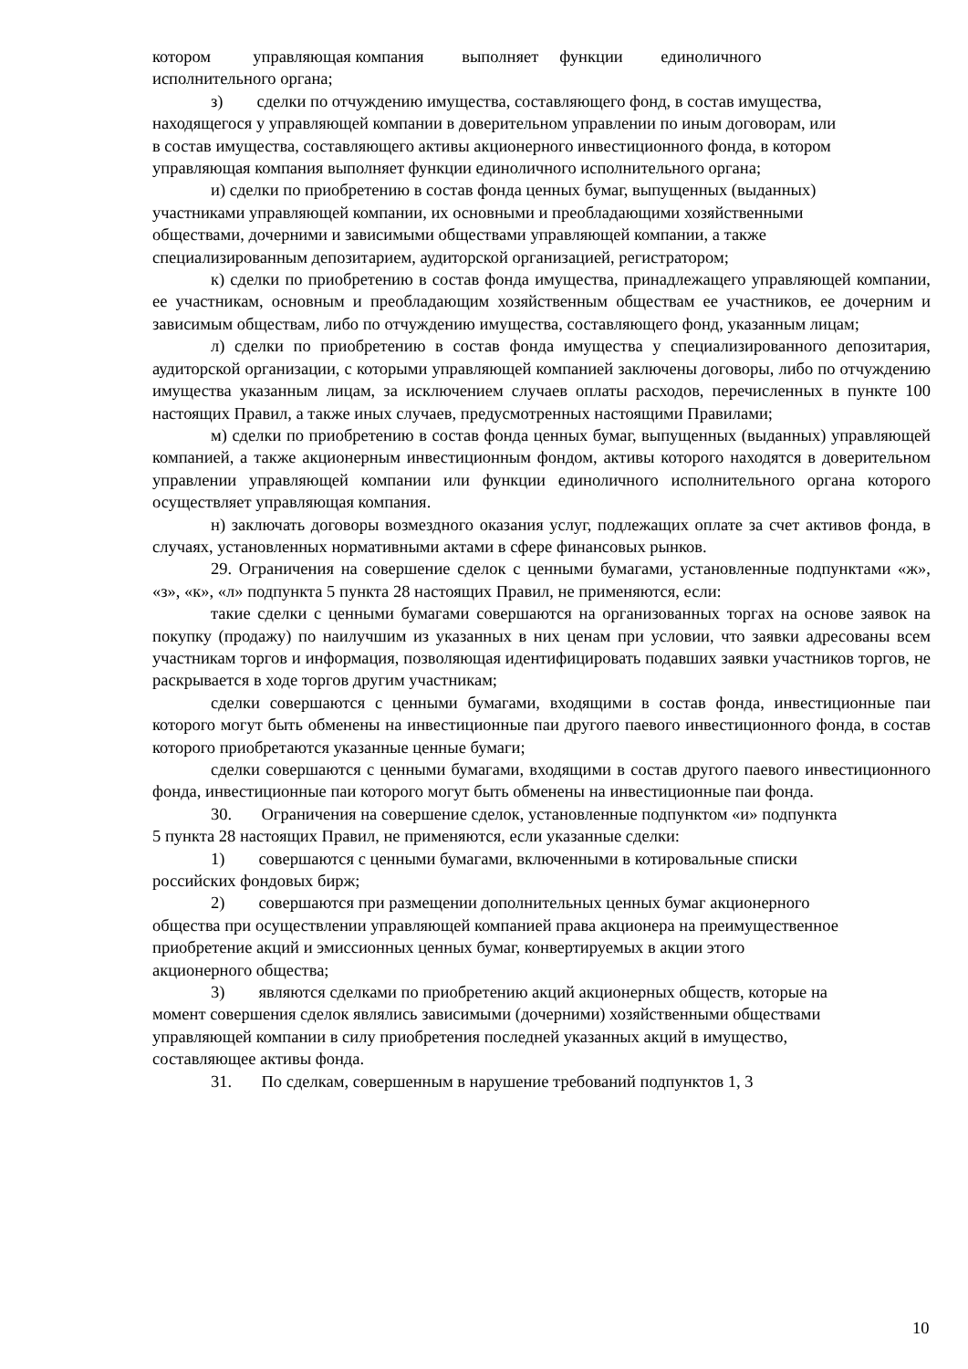котором управляющая компания выполняет функции единоличного исполнительного органа;
з) сделки по отчуждению имущества, составляющего фонд, в состав имущества, находящегося у управляющей компании в доверительном управлении по иным договорам, или в состав имущества, составляющего активы акционерного инвестиционного фонда, в котором управляющая компания выполняет функции единоличного исполнительного органа;
и) сделки по приобретению в состав фонда ценных бумаг, выпущенных (выданных) участниками управляющей компании, их основными и преобладающими хозяйственными обществами, дочерними и зависимыми обществами управляющей компании, а также специализированным депозитарием, аудиторской организацией, регистратором;
к) сделки по приобретению в состав фонда имущества, принадлежащего управляющей компании, ее участникам, основным и преобладающим хозяйственным обществам ее участников, ее дочерним и зависимым обществам, либо по отчуждению имущества, составляющего фонд, указанным лицам;
л) сделки по приобретению в состав фонда имущества у специализированного депозитария, аудиторской организации, с которыми управляющей компанией заключены договоры, либо по отчуждению имущества указанным лицам, за исключением случаев оплаты расходов, перечисленных в пункте 100 настоящих Правил, а также иных случаев, предусмотренных настоящими Правилами;
м) сделки по приобретению в состав фонда ценных бумаг, выпущенных (выданных) управляющей компанией, а также акционерным инвестиционным фондом, активы которого находятся в доверительном управлении управляющей компании или функции единоличного исполнительного органа которого осуществляет управляющая компания.
н) заключать договоры возмездного оказания услуг, подлежащих оплате за счет активов фонда, в случаях, установленных нормативными актами в сфере финансовых рынков.
29. Ограничения на совершение сделок с ценными бумагами, установленные подпунктами «ж», «з», «к», «л» подпункта 5 пункта 28 настоящих Правил, не применяются, если:
такие сделки с ценными бумагами совершаются на организованных торгах на основе заявок на покупку (продажу) по наилучшим из указанных в них ценам при условии, что заявки адресованы всем участникам торгов и информация, позволяющая идентифицировать подавших заявки участников торгов, не раскрывается в ходе торгов другим участникам;
сделки совершаются с ценными бумагами, входящими в состав фонда, инвестиционные паи которого могут быть обменены на инвестиционные паи другого паевого инвестиционного фонда, в состав которого приобретаются указанные ценные бумаги;
сделки совершаются с ценными бумагами, входящими в состав другого паевого инвестиционного фонда, инвестиционные паи которого могут быть обменены на инвестиционные паи фонда.
30. Ограничения на совершение сделок, установленные подпунктом «и» подпункта 5 пункта 28 настоящих Правил, не применяются, если указанные сделки:
1) совершаются с ценными бумагами, включенными в котировальные списки российских фондовых бирж;
2) совершаются при размещении дополнительных ценных бумаг акционерного общества при осуществлении управляющей компанией права акционера на преимущественное приобретение акций и эмиссионных ценных бумаг, конвертируемых в акции этого акционерного общества;
3) являются сделками по приобретению акций акционерных обществ, которые на момент совершения сделок являлись зависимыми (дочерними) хозяйственными обществами управляющей компании в силу приобретения последней указанных акций в имущество, составляющее активы фонда.
31. По сделкам, совершенным в нарушение требований подпунктов 1, 3
10